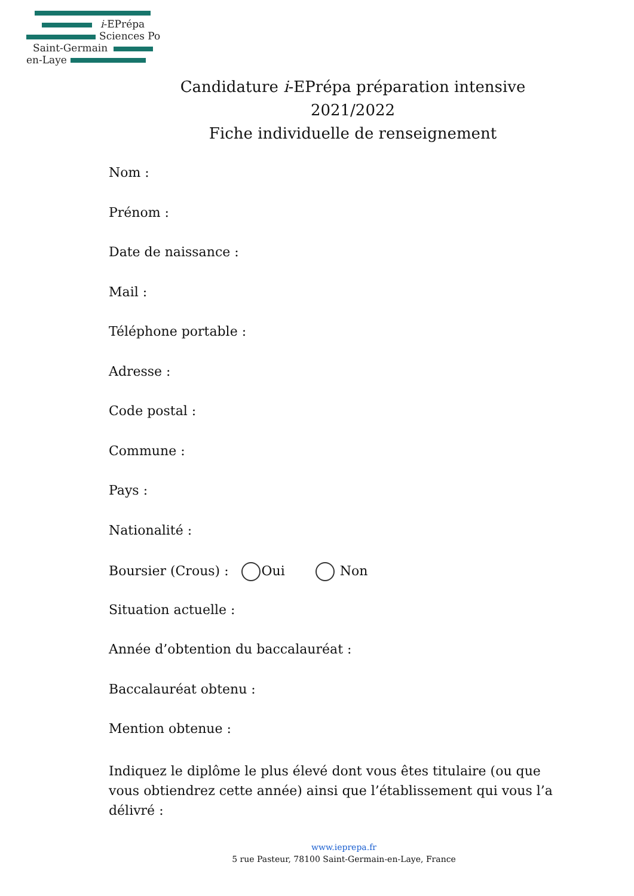i-EPrépa
Sciences Po
Saint-Germain
en-Laye
Candidature i-EPrépa préparation intensive
2021/2022
Fiche individuelle de renseignement
Nom :
Prénom :
Date de naissance :
Mail :
Téléphone portable :
Adresse :
Code postal :
Commune :
Pays :
Nationalité :
Boursier (Crous) : Oui Non
Situation actuelle :
Année d’obtention du baccalauréat :
Baccalauréat obtenu :
Mention obtenue :
Indiquez le diplôme le plus élevé dont vous êtes titulaire (ou que vous obtiendrez cette année) ainsi que l’établissement qui vous l’a délivré :
www.ieprepa.fr
5 rue Pasteur, 78100 Saint-Germain-en-Laye, France